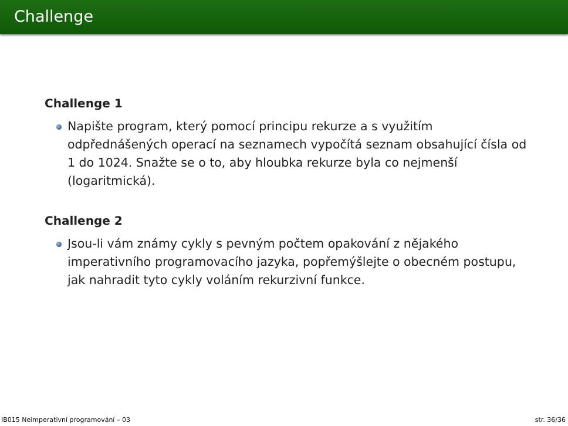Challenge
Challenge 1
Napište program, který pomocí principu rekurze a s využitím odpřednášených operací na seznamech vypočítá seznam obsahující čísla od 1 do 1024. Snažte se o to, aby hloubka rekurze byla co nejmenší (logaritmická).
Challenge 2
Jsou-li vám známy cykly s pevným počtem opakování z nějakého imperativního programovacího jazyka, popřemýšlejte o obecném postupu, jak nahradit tyto cykly voláním rekurzivní funkce.
IB015 Neimperativní programování – 03 str. 36/36